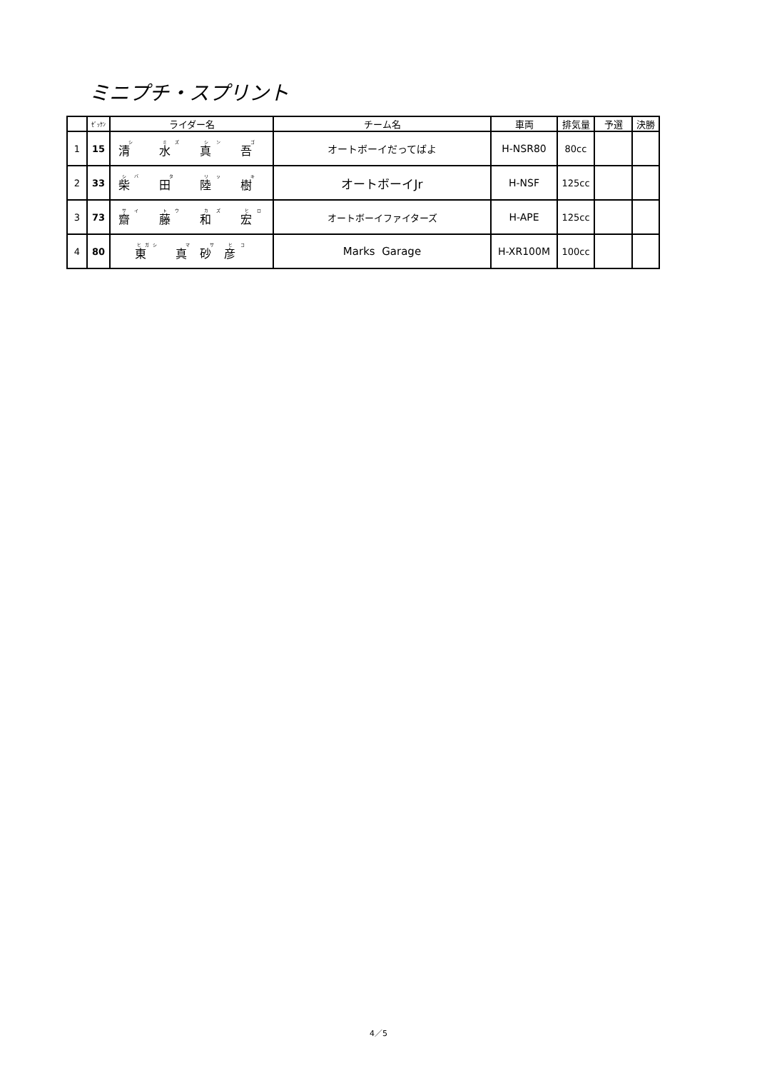ミニプチ・スプリント
| | ｾﾞｯｹﾝ | ライダー名 | チーム名 | 車両 | 排気量 | 予選 | 決勝 |
| --- | --- | --- | --- | --- | --- | --- | --- |
| 1 | 15 | 清 水 真 吾 | オートボーイだってばよ | H-NSR80 | 80cc | | |
| 2 | 33 | 柴 田 陸 樹 | オートボーイJr | H-NSF | 125cc | | |
| 3 | 73 | 齋 藤 和 宏 | オートボーイファイターズ | H-APE | 125cc | | |
| 4 | 80 | 東 真 砂 彦 | Marks Garage | H-XR100M | 100cc | | |
4／5